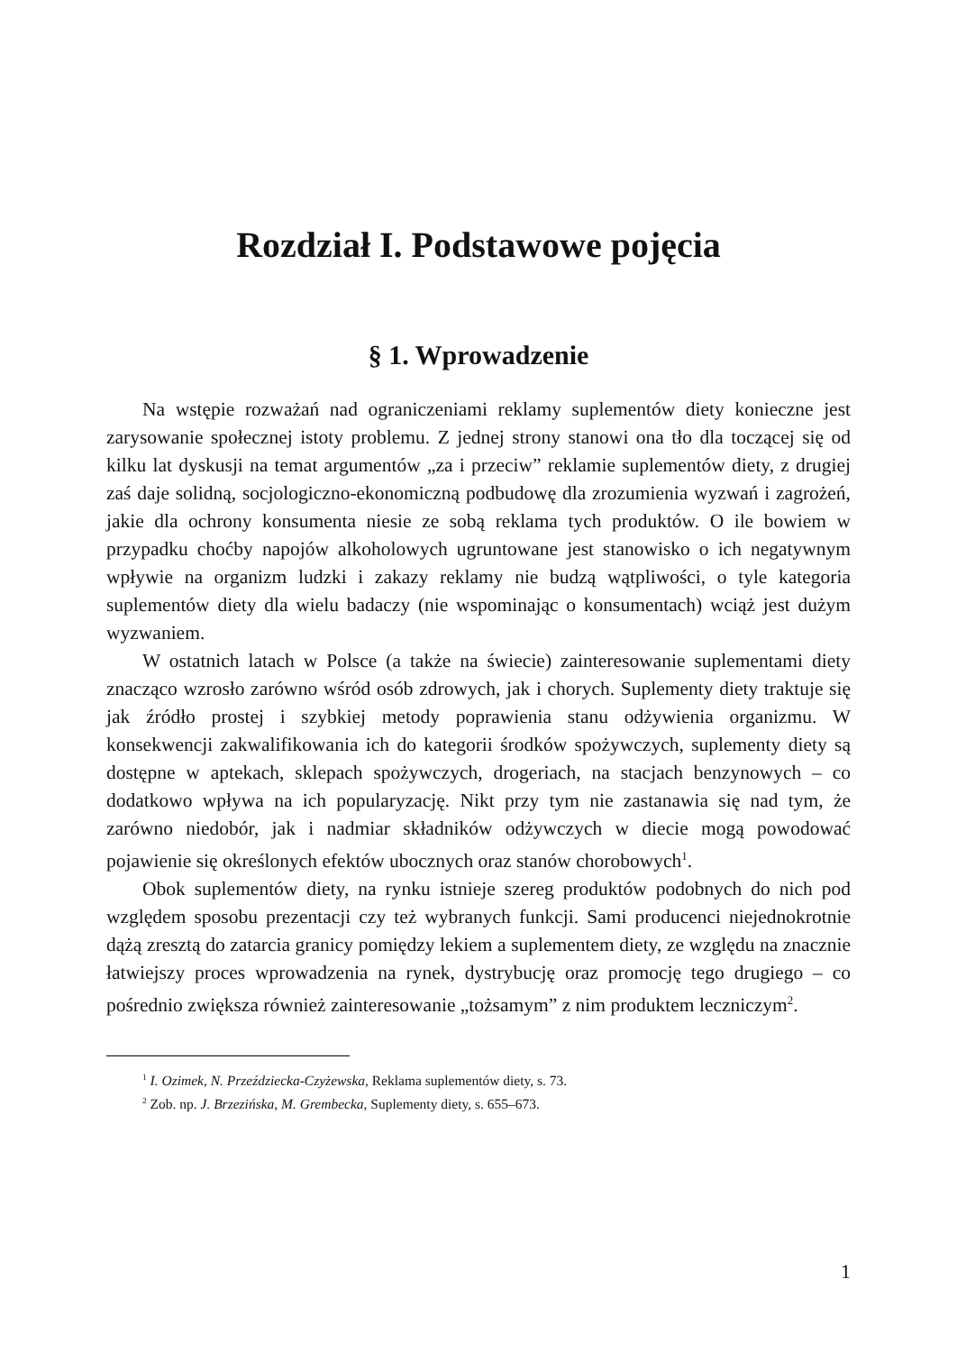Rozdział I. Podstawowe pojęcia
§ 1. Wprowadzenie
Na wstępie rozważań nad ograniczeniami reklamy suplementów diety konieczne jest zarysowanie społecznej istoty problemu. Z jednej strony stanowi ona tło dla toczącej się od kilku lat dyskusji na temat argumentów „za i przeciw” reklamie suplementów diety, z drugiej zaś daje solidną, socjologiczno-ekonomiczną podbudowę dla zrozumienia wyzwań i zagrożeń, jakie dla ochrony konsumenta niesie ze sobą reklama tych produktów. O ile bowiem w przypadku choćby napojów alkoholowych ugruntowane jest stanowisko o ich negatywnym wpływie na organizm ludzki i zakazy reklamy nie budzą wątpliwości, o tyle kategoria suplementów diety dla wielu badaczy (nie wspominając o konsumentach) wciąż jest dużym wyzwaniem.
W ostatnich latach w Polsce (a także na świecie) zainteresowanie suplementami diety znacząco wzrosło zarówno wśród osób zdrowych, jak i chorych. Suplementy diety traktuje się jak źródło prostej i szybkiej metody poprawienia stanu odżywienia organizmu. W konsekwencji zakwalifikowania ich do kategorii środków spożywczych, suplementy diety są dostępne w aptekach, sklepach spożywczych, drogeriach, na stacjach benzynowych – co dodatkowo wpływa na ich popularyzację. Nikt przy tym nie zastanawia się nad tym, że zarówno niedobór, jak i nadmiar składników odżywczych w diecie mogą powodować pojawienie się określonych efektów ubocznych oraz stanów chorobowych<sup>1</sup>.
Obok suplementów diety, na rynku istnieje szereg produktów podobnych do nich pod względem sposobu prezentacji czy też wybranych funkcji. Sami producenci niejednokrotnie dążą zresztą do zatarcia granicy pomiędzy lekiem a suplementem diety, ze względu na znacznie łatwiejszy proces wprowadzenia na rynek, dystrybucję oraz promocję tego drugiego – co pośrednio zwiększa również zainteresowanie „tożsamym” z nim produktem leczniczym<sup>2</sup>.
<sup>1</sup> I. Ozimek, N. Przeździecka-Czyżewska, Reklama suplementów diety, s. 73.
<sup>2</sup> Zob. np. J. Brzezińska, M. Grembecka, Suplementy diety, s. 655–673.
1